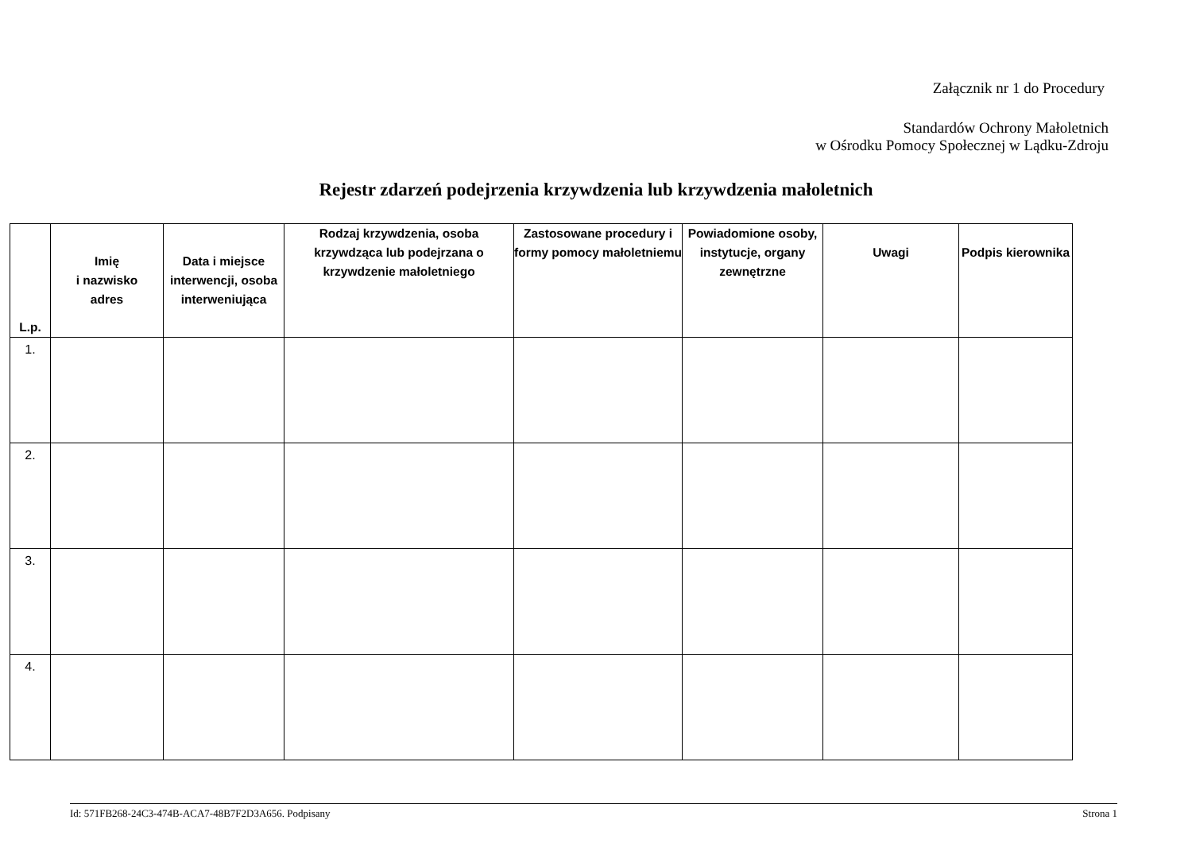Załącznik nr 1 do Procedury
Standardów Ochrony Małoletnich
w Ośrodku Pomocy Społecznej w Lądku-Zdroju
Rejestr zdarzeń podejrzenia krzywdzenia lub krzywdzenia małoletnich
| L.p. | Imię i nazwisko adres | Data i miejsce interwencji, osoba interweniująca | Rodzaj krzywdzenia, osoba krzywdząca lub podejrzana o krzywdzenie małoletniego | Zastosowane procedury i formy pomocy małoletniemu | Powiadomione osoby, instytucje, organy zewnętrzne | Uwagi | Podpis kierownika |
| --- | --- | --- | --- | --- | --- | --- | --- |
| 1. | | | | | | | |
| 2. | | | | | | | |
| 3. | | | | | | | |
| 4. | | | | | | | |
Id: 571FB268-24C3-474B-ACA7-48B7F2D3A656. Podpisany Strona 1